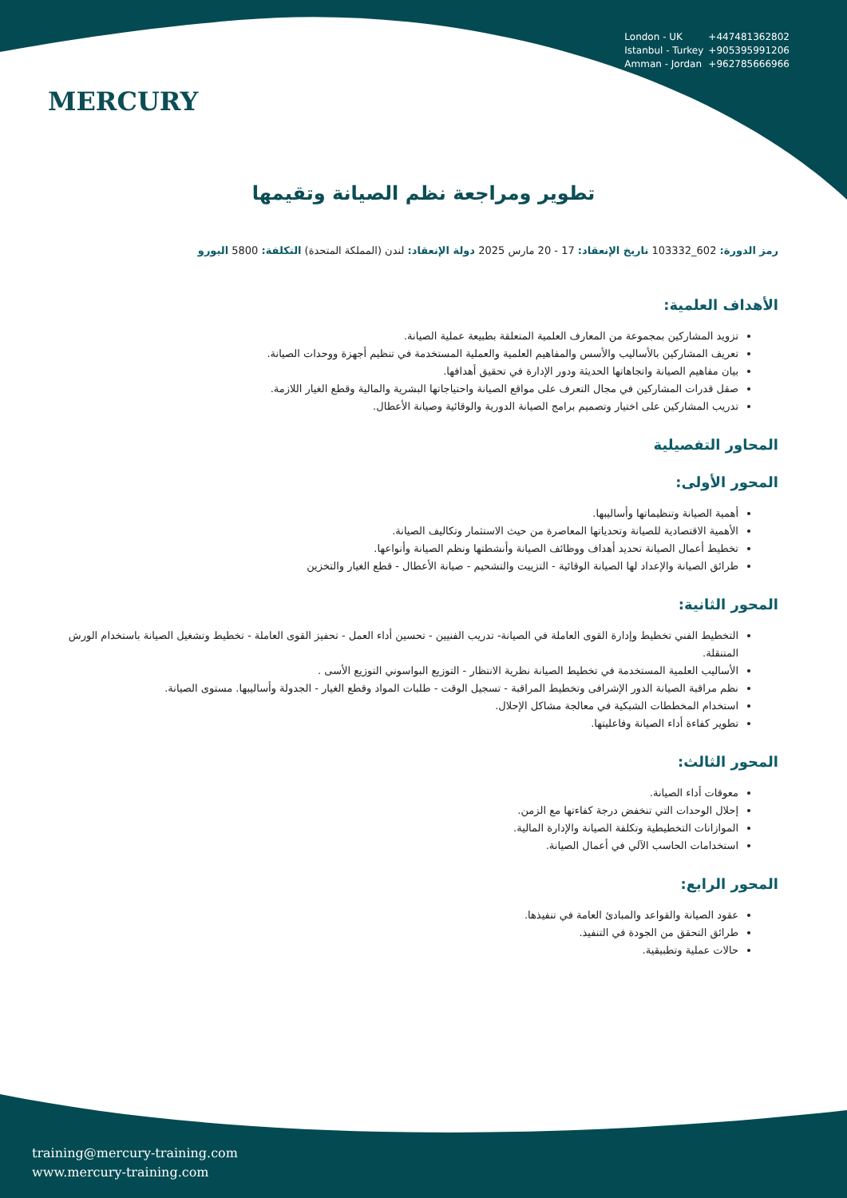MERCURY
London - UK +447481362802
Istanbul - Turkey +905395991206
Amman - Jordan +962785666966
تطوير ومراجعة نظم الصيانة وتقيمها
رمز الدورة: 602_103332 تاريخ الإنعقاد: 17 - 20 مارس 2025 دولة الإنعقاد: لندن (المملكة المتحدة) التكلفة: 5800 اليورو
الأهداف العلمية:
تزويد المشاركين بمجموعة من المعارف العلمية المتعلقة بطبيعة عملية الصيانة.
تعريف المشاركين بالأساليب والأسس والمفاهيم العلمية والعملية المستخدمة في تنظيم أجهزة ووحدات الصيانة.
بيان مفاهيم الصيانة واتجاهاتها الحديثة ودور الإدارة في تحقيق أهدافها.
صقل قدرات المشاركين في مجال التعرف على مواقع الصيانة واحتياجاتها البشرية والمالية وقطع الغيار اللازمة.
تدريب المشاركين على اختيار وتصميم برامج الصيانة الدورية والوقائية وصيانة الأعطال.
المحاور التفصيلية
المحور الأولى:
أهمية الصيانة وتنظيماتها وأساليبها.
الأهمية الاقتصادية للصيانة وتحدياتها المعاصرة من حيث الاستثمار وتكاليف الصيانة.
تخطيط أعمال الصيانة تحديد أهداف ووظائف الصيانة وأنشطتها ونظم الصيانة وأنواعها.
طرائق الصيانة والإعداد لها الصيانة الوقائية - التزييت والتشحيم - صيانة الأعطال - قطع الغيار والتخزين
المحور الثانية:
التخطيط الفني تخطيط وإدارة القوى العاملة في الصيانة- تدريب الفنيين - تحسين أداء العمل - تحفيز القوى العاملة - تخطيط وتشغيل الصيانة باستخدام الورش المتنقلة.
الأساليب العلمية المستخدمة في تخطيط الصيانة نظرية الانتظار - التوزيع البواسوني التوزيع الأسى .
نظم مراقبة الصيانة الدور الإشرافى وتخطيط المراقبة - تسجيل الوقت - طلبات المواد وقطع الغيار - الجدولة وأساليبها. مستوى الصيانة.
استخدام المخططات الشبكية في معالجة مشاكل الإحلال.
تطوير كفاءة أداء الصيانة وفاعليتها.
المحور الثالث:
معوقات أداء الصيانة.
إحلال الوحدات التي تنخفض درجة كفاءتها مع الزمن.
الموازانات التخطيطية وتكلفة الصيانة والإدارة المالية.
استخدامات الحاسب الآلي في أعمال الصيانة.
المحور الرابع:
عقود الصيانة والقواعد والمبادئ العامة في تنفيذها.
طرائق التحقق من الجودة في التنفيذ.
حالات عملية وتطبيقية.
training@mercury-training.com
www.mercury-training.com